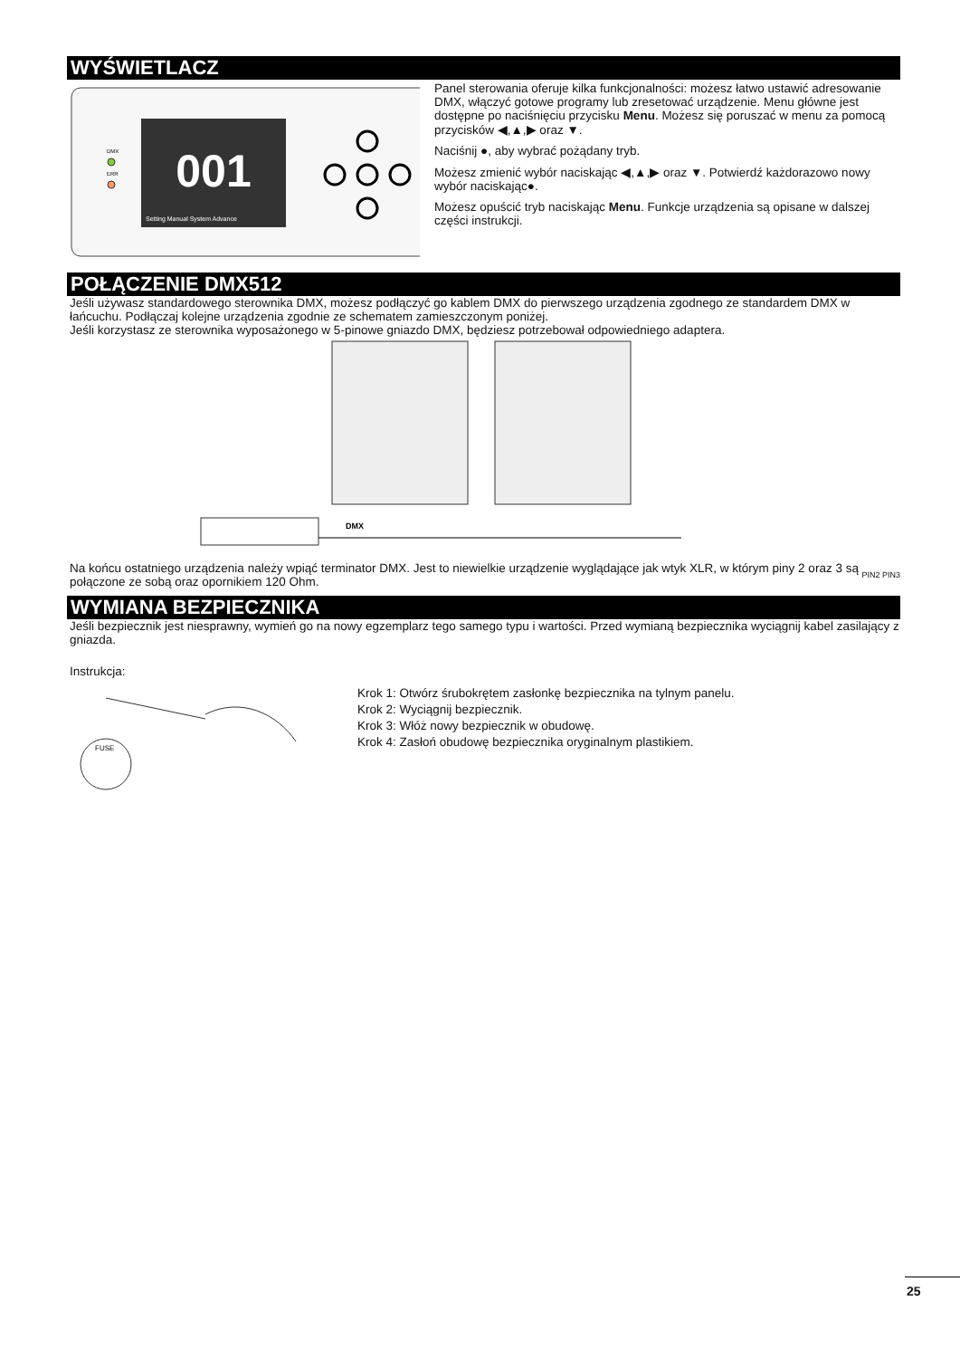WYŚWIETLACZ
DMX
ERR
001
Setting Manual System Advance
Panel sterowania oferuje kilka funkcjonalności: możesz łatwo ustawić adresowanie DMX, włączyć gotowe programy lub zresetować urządzenie. Menu główne jest dostępne po naciśnięciu przycisku Menu. Możesz się poruszać w menu za pomocą przycisków ◀,▲,▶ oraz ▼.
Naciśnij ●, aby wybrać pożądany tryb.
Możesz zmienić wybór naciskając ◀,▲,▶ oraz ▼. Potwierdź każdorazowo nowy wybór naciskając●.
Możesz opuścić tryb naciskając Menu. Funkcje urządzenia są opisane w dalszej części instrukcji.
POŁĄCZENIE DMX512
Jeśli używasz standardowego sterownika DMX, możesz podłączyć go kablem DMX do pierwszego urządzenia zgodnego ze standardem DMX w łańcuchu. Podłączaj kolejne urządzenia zgodnie ze schematem zamieszczonym poniżej.
Jeśli korzystasz ze sterownika wyposażonego w 5-pinowe gniazdo DMX, będziesz potrzebował odpowiedniego adaptera.
DMX
Na końcu ostatniego urządzenia należy wpiąć terminator DMX. Jest to niewielkie urządzenie wyglądające jak wtyk XLR, w którym piny 2 oraz 3 są połączone ze sobą oraz opornikiem 120 Ohm.
PIN2 PIN3
WYMIANA BEZPIECZNIKA
Jeśli bezpiecznik jest niesprawny, wymień go na nowy egzemplarz tego samego typu i wartości. Przed wymianą bezpiecznika wyciągnij kabel zasilający z gniazda.
Instrukcja:
FUSE
Krok 1: Otwórz śrubokrętem zasłonkę bezpiecznika na tylnym panelu.
Krok 2: Wyciągnij bezpiecznik.
Krok 3: Włóż nowy bezpiecznik w obudowę.
Krok 4: Zasłoń obudowę bezpiecznika oryginalnym plastikiem.
25